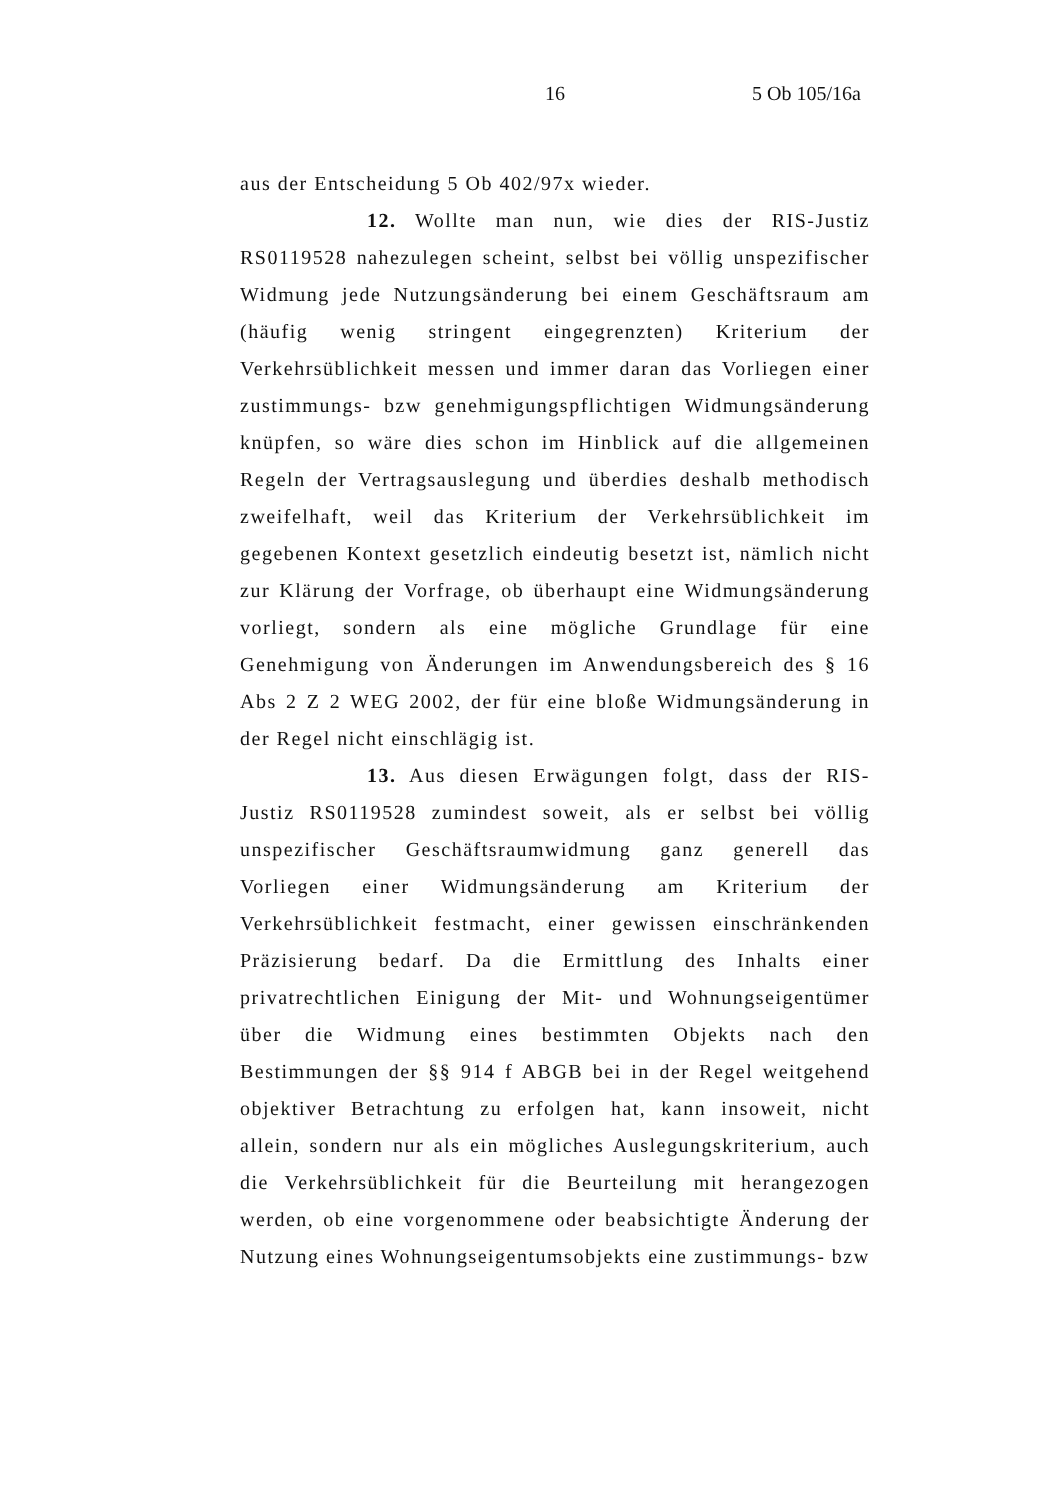16 5 Ob 105/16a
aus der Entscheidung 5 Ob 402/97x wieder.
12. Wollte man nun, wie dies der RIS-Justiz RS0119528 nahezulegen scheint, selbst bei völlig unspezifischer Widmung jede Nutzungsänderung bei einem Geschäftsraum am (häufig wenig stringent eingegrenzten) Kriterium der Verkehrsüblichkeit messen und immer daran das Vorliegen einer zustimmungs- bzw genehmigungspflichtigen Widmungsänderung knüpfen, so wäre dies schon im Hinblick auf die allgemeinen Regeln der Vertragsauslegung und überdies deshalb methodisch zweifelhaft, weil das Kriterium der Verkehrsüblichkeit im gegebenen Kontext gesetzlich eindeutig besetzt ist, nämlich nicht zur Klärung der Vorfrage, ob überhaupt eine Widmungsänderung vorliegt, sondern als eine mögliche Grundlage für eine Genehmigung von Änderungen im Anwendungsbereich des § 16 Abs 2 Z 2 WEG 2002, der für eine bloße Widmungsänderung in der Regel nicht einschlägig ist.
13. Aus diesen Erwägungen folgt, dass der RIS-Justiz RS0119528 zumindest soweit, als er selbst bei völlig unspezifischer Geschäftsraumwidmung ganz generell das Vorliegen einer Widmungsänderung am Kriterium der Verkehrsüblichkeit festmacht, einer gewissen einschränkenden Präzisierung bedarf. Da die Ermittlung des Inhalts einer privatrechtlichen Einigung der Mit- und Wohnungseigentümer über die Widmung eines bestimmten Objekts nach den Bestimmungen der §§ 914 f ABGB bei in der Regel weitgehend objektiver Betrachtung zu erfolgen hat, kann insoweit, nicht allein, sondern nur als ein mögliches Auslegungskriterium, auch die Verkehrsüblichkeit für die Beurteilung mit herangezogen werden, ob eine vorgenommene oder beabsichtigte Änderung der Nutzung eines Wohnungseigentumsobjekts eine zustimmungs- bzw